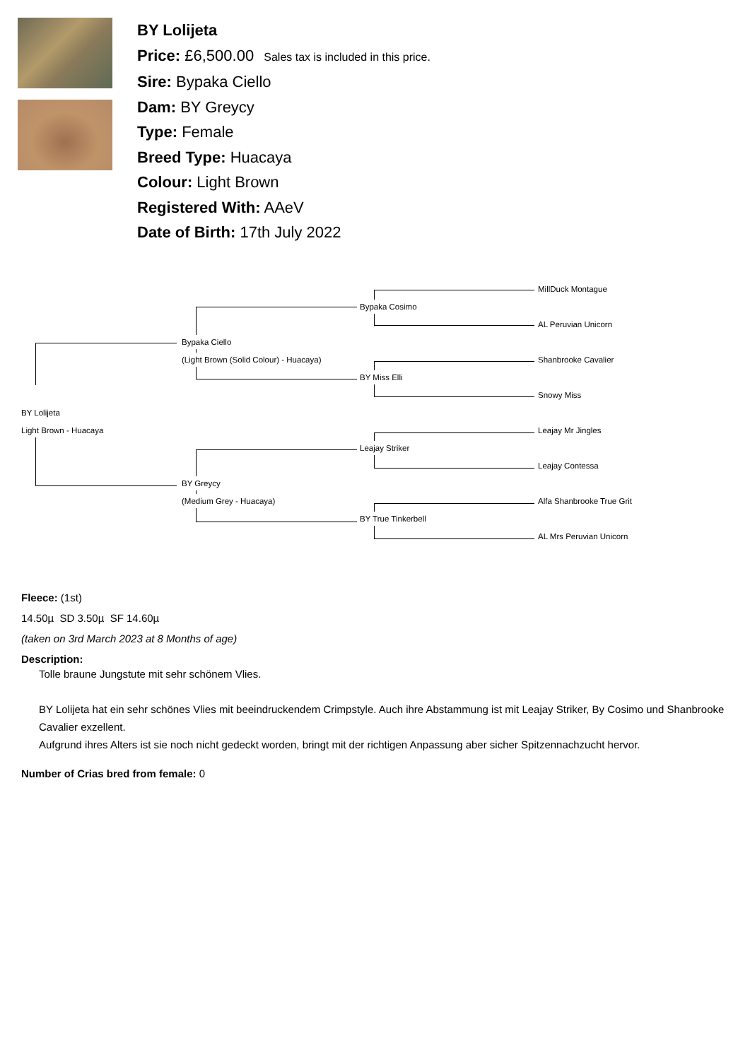BY Lolijeta
Price: £6,500.00 Sales tax is included in this price.
Sire: Bypaka Ciello
Dam: BY Greycy
Type: Female
Breed Type: Huacaya
Colour: Light Brown
Registered With: AAeV
Date of Birth: 17th July 2022
MillDuck Montague Bypaka Cosimo AL Peruvian Unicorn Bypaka Ciello (Light Brown (Solid Colour) - Huacaya) Shanbrooke Cavalier BY Miss Elli Snowy Miss BY Lolijeta Light Brown - Huacaya Leajay Mr Jingles Leajay Striker Leajay Contessa BY Greycy (Medium Grey - Huacaya) Alfa Shanbrooke True Grit BY True Tinkerbell AL Mrs Peruvian Unicorn
Fleece: (1st)
14.50µ SD 3.50µ SF 14.60µ
(taken on 3rd March 2023 at 8 Months of age)
Description:
Tolle braune Jungstute mit sehr schönem Vlies.
BY Lolijeta hat ein sehr schönes Vlies mit beeindruckendem Crimpstyle. Auch ihre Abstammung ist mit Leajay Striker, By Cosimo und Shanbrooke Cavalier exzellent.
Aufgrund ihres Alters ist sie noch nicht gedeckt worden, bringt mit der richtigen Anpassung aber sicher Spitzennachzucht hervor.
Number of Crias bred from female: 0